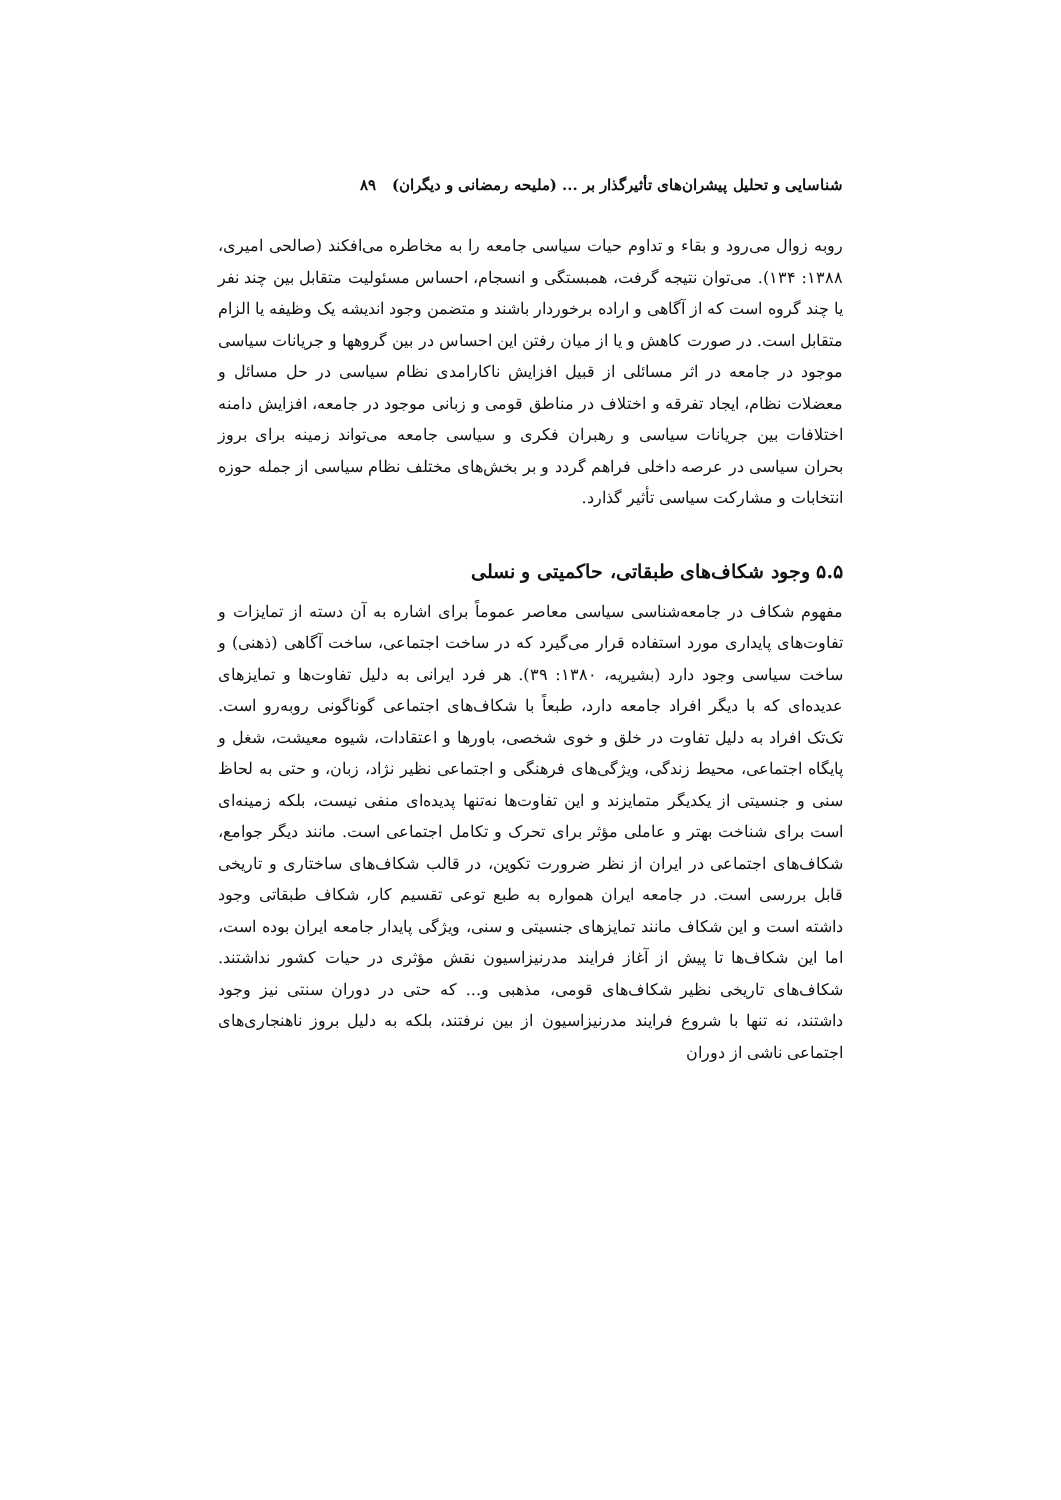شناسایی و تحلیل پیشران‌های تأثیرگذار بر ... (ملیحه رمضانی و دیگران) ۸۹
روبه زوال می‌رود و بقاء و تداوم حیات سیاسی جامعه را به مخاطره می‌افکند (صالحی امیری، ۱۳۸۸: ۱۳۴). می‌توان نتیجه گرفت، همبستگی و انسجام، احساس مسئولیت متقابل بین چند نفر یا چند گروه است که از آگاهی و اراده برخوردار باشند و متضمن وجود اندیشه یک وظیفه یا الزام متقابل است. در صورت کاهش و یا از میان رفتن این احساس در بین گروهها و جریانات سیاسی موجود در جامعه در اثر مسائلی از قبیل افزایش ناکارامدی نظام سیاسی در حل مسائل و معضلات نظام، ایجاد تفرقه و اختلاف در مناطق قومی و زبانی موجود در جامعه، افزایش دامنه اختلافات بین جریانات سیاسی و رهبران فکری و سیاسی جامعه می‌تواند زمینه برای بروز بحران سیاسی در عرصه داخلی فراهم گردد و بر بخش‌های مختلف نظام سیاسی از جمله حوزه انتخابات و مشارکت سیاسی تأثیر گذارد.
۵.۵ وجود شکاف‌های طبقاتی، حاکمیتی و نسلی
مفهوم شکاف در جامعه‌شناسی سیاسی معاصر عموماً برای اشاره به آن دسته از تمایزات و تفاوت‌های پایداری مورد استفاده قرار می‌گیرد که در ساخت اجتماعی، ساخت آگاهی (ذهنی) و ساخت سیاسی وجود دارد (بشیریه، ۱۳۸۰: ۳۹). هر فرد ایرانی به دلیل تفاوت‌ها و تمایزهای عدیده‌ای که با دیگر افراد جامعه دارد، طبعاً با شکاف‌های اجتماعی گوناگونی روبه‌رو است. تک‌تک افراد به دلیل تفاوت در خلق و خوی شخصی، باورها و اعتقادات، شیوه معیشت، شغل و پایگاه اجتماعی، محیط زندگی، ویژگی‌های فرهنگی و اجتماعی نظیر نژاد، زبان، و حتی به لحاظ سنی و جنسیتی از یکدیگر متمایزند و این تفاوت‌ها نه‌تنها پدیده‌ای منفی نیست، بلکه زمینه‌ای است برای شناخت بهتر و عاملی مؤثر برای تحرک و تکامل اجتماعی است. مانند دیگر جوامع، شکاف‌های اجتماعی در ایران از نظر ضرورت تکوین، در قالب شکاف‌های ساختاری و تاریخی قابل بررسی است. در جامعه ایران همواره به طبع توعی تقسیم کار، شکاف طبقاتی وجود داشته است و این شکاف مانند تمایزهای جنسیتی و سنی، ویژگی پایدار جامعه ایران بوده است، اما این شکاف‌ها تا پیش از آغاز فرایند مدرنیزاسیون نقش مؤثری در حیات کشور نداشتند. شکاف‌های تاریخی نظیر شکاف‌های قومی، مذهبی و... که حتی در دوران سنتی نیز وجود داشتند، نه تنها با شروع فرایند مدرنیزاسیون از بین نرفتند، بلکه به دلیل بروز ناهنجاری‌های اجتماعی ناشی از دوران